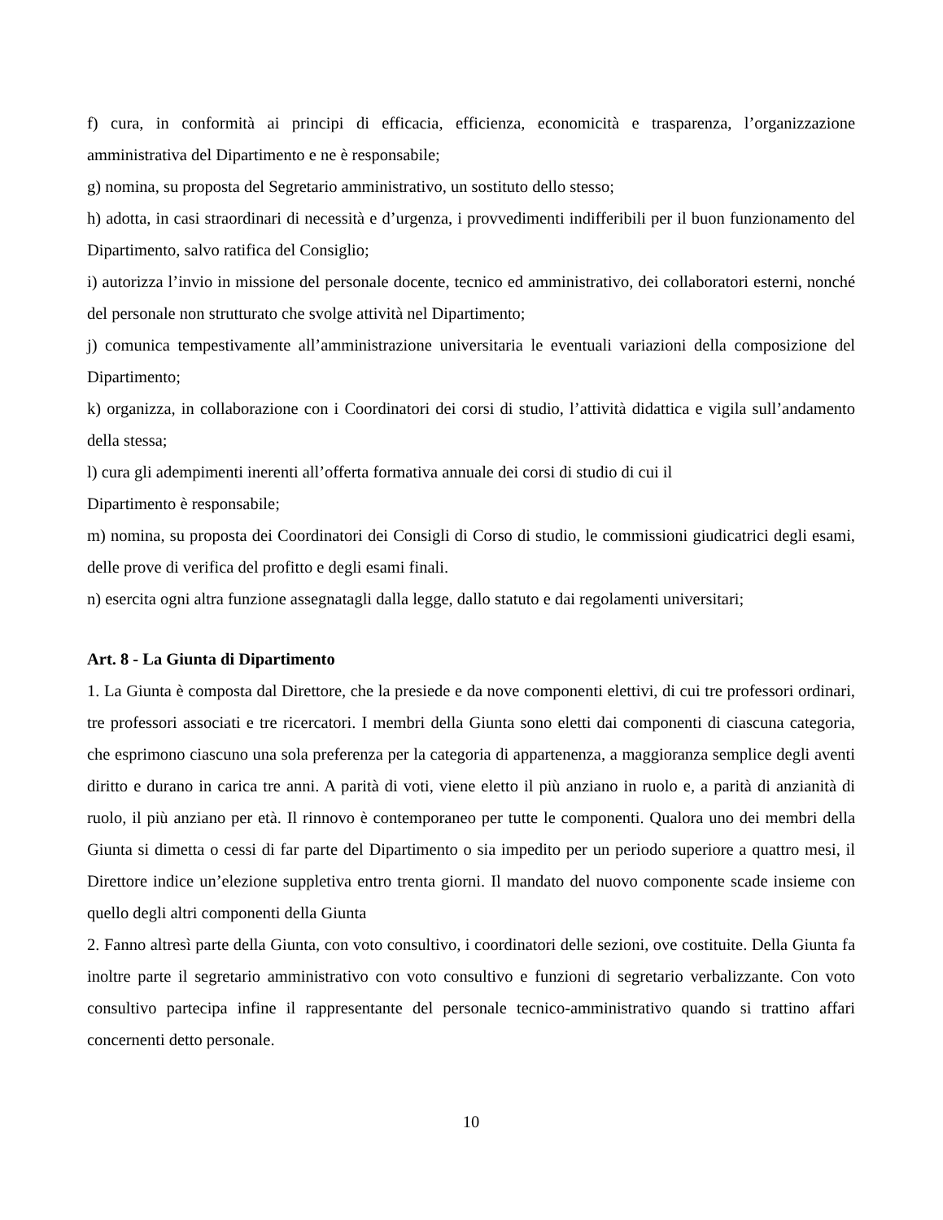f) cura, in conformità ai principi di efficacia, efficienza, economicità e trasparenza, l’organizzazione amministrativa del Dipartimento e ne è responsabile;
g) nomina, su proposta del Segretario amministrativo, un sostituto dello stesso;
h) adotta, in casi straordinari di necessità e d’urgenza, i provvedimenti indifferibili per il buon funzionamento del Dipartimento, salvo ratifica del Consiglio;
i) autorizza l’invio in missione del personale docente, tecnico ed amministrativo, dei collaboratori esterni, nonché del personale non strutturato che svolge attività nel Dipartimento;
j) comunica tempestivamente all’amministrazione universitaria le eventuali variazioni della composizione del Dipartimento;
k) organizza, in collaborazione con i Coordinatori dei corsi di studio, l’attività didattica e vigila sull’andamento della stessa;
l) cura gli adempimenti inerenti all’offerta formativa annuale dei corsi di studio di cui il
Dipartimento è responsabile;
m) nomina, su proposta dei Coordinatori dei Consigli di Corso di studio, le commissioni giudicatrici degli esami, delle prove di verifica del profitto e degli esami finali.
n) esercita ogni altra funzione assegnatagli dalla legge, dallo statuto e dai regolamenti universitari;
Art. 8 - La Giunta di Dipartimento
1. La Giunta è composta dal Direttore, che la presiede e da nove componenti elettivi, di cui tre professori ordinari, tre professori associati e tre ricercatori. I membri della Giunta sono eletti dai componenti di ciascuna categoria, che esprimono ciascuno una sola preferenza per la categoria di appartenenza, a maggioranza semplice degli aventi diritto e durano in carica tre anni. A parità di voti, viene eletto il più anziano in ruolo e, a parità di anzianità di ruolo, il più anziano per età. Il rinnovo è contemporaneo per tutte le componenti. Qualora uno dei membri della Giunta si dimetta o cessi di far parte del Dipartimento o sia impedito per un periodo superiore a quattro mesi, il Direttore indice un’elezione suppletiva entro trenta giorni. Il mandato del nuovo componente scade insieme con quello degli altri componenti della Giunta
2. Fanno altresì parte della Giunta, con voto consultivo, i coordinatori delle sezioni, ove costituite. Della Giunta fa inoltre parte il segretario amministrativo con voto consultivo e funzioni di segretario verbalizzante. Con voto consultivo partecipa infine il rappresentante del personale tecnico-amministrativo quando si trattino affari concernenti detto personale.
10